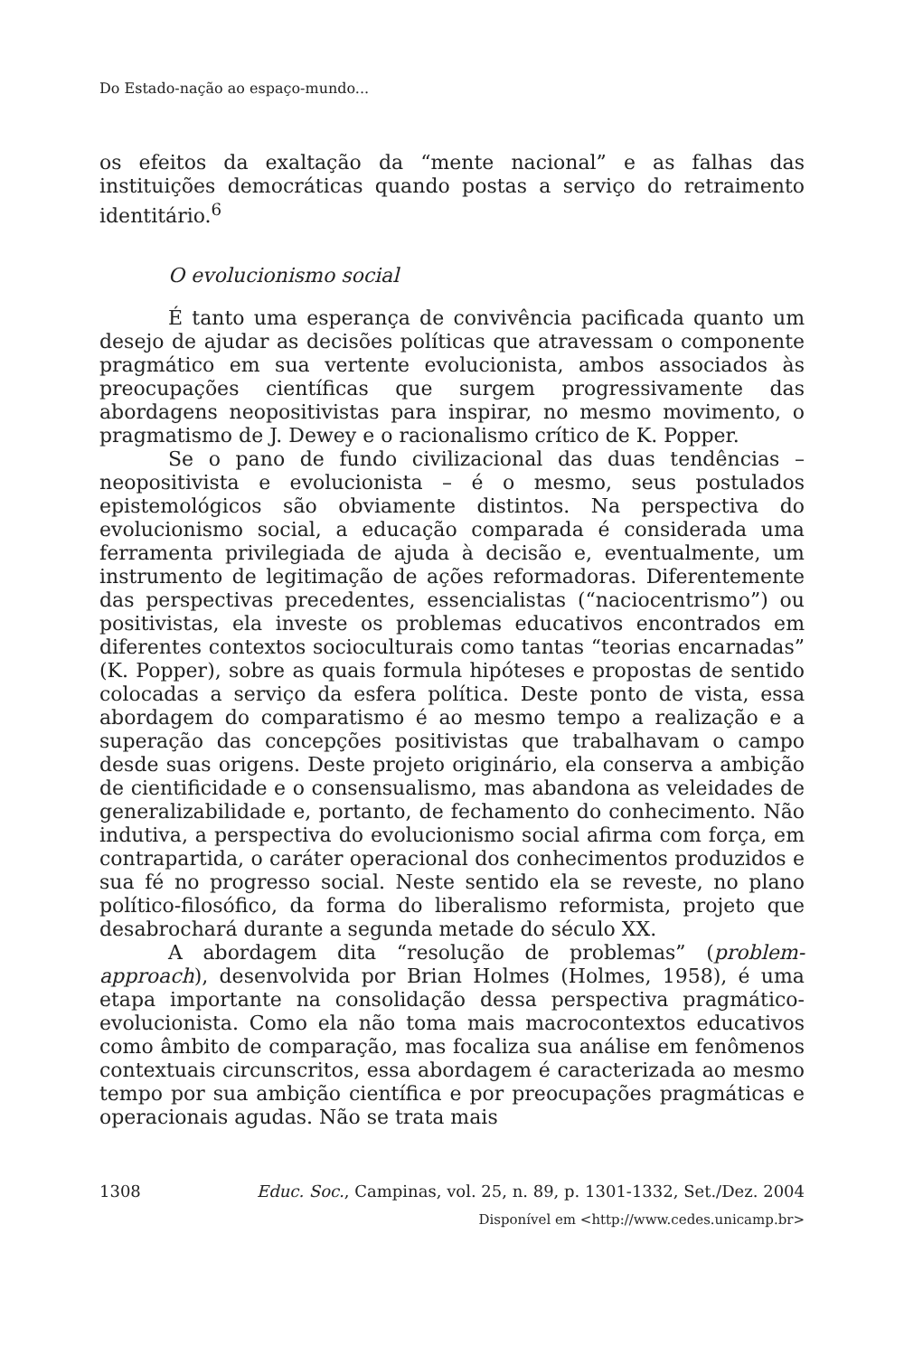Do Estado-nação ao espaço-mundo...
os efeitos da exaltação da “mente nacional” e as falhas das instituições democráticas quando postas a serviço do retraimento identitário.<sup>6</sup>
O evolucionismo social
É tanto uma esperança de convivência pacificada quanto um desejo de ajudar as decisões políticas que atravessam o componente pragmático em sua vertente evolucionista, ambos associados às preocupações científicas que surgem progressivamente das abordagens neopositivistas para inspirar, no mesmo movimento, o pragmatismo de J. Dewey e o racionalismo crítico de K. Popper.
Se o pano de fundo civilizacional das duas tendências – neopositivista e evolucionista – é o mesmo, seus postulados epistemológicos são obviamente distintos. Na perspectiva do evolucionismo social, a educação comparada é considerada uma ferramenta privilegiada de ajuda à decisão e, eventualmente, um instrumento de legitimação de ações reformadoras. Diferentemente das perspectivas precedentes, essencialistas (“naciocentrismo”) ou positivistas, ela investe os problemas educativos encontrados em diferentes contextos socioculturais como tantas “teorias encarnadas” (K. Popper), sobre as quais formula hipóteses e propostas de sentido colocadas a serviço da esfera política. Deste ponto de vista, essa abordagem do comparatismo é ao mesmo tempo a realização e a superação das concepções positivistas que trabalhavam o campo desde suas origens. Deste projeto originário, ela conserva a ambição de cientificidade e o consensualismo, mas abandona as veleidades de generalizabilidade e, portanto, de fechamento do conhecimento. Não indutiva, a perspectiva do evolucionismo social afirma com força, em contrapartida, o caráter operacional dos conhecimentos produzidos e sua fé no progresso social. Neste sentido ela se reveste, no plano político-filosófico, da forma do liberalismo reformista, projeto que desabrochará durante a segunda metade do século XX.
A abordagem dita “resolução de problemas” (problem-approach), desenvolvida por Brian Holmes (Holmes, 1958), é uma etapa importante na consolidação dessa perspectiva pragmático-evolucionista. Como ela não toma mais macrocontextos educativos como âmbito de comparação, mas focaliza sua análise em fenômenos contextuais circunscritos, essa abordagem é caracterizada ao mesmo tempo por sua ambição científica e por preocupações pragmáticas e operacionais agudas. Não se trata mais
1308 Educ. Soc., Campinas, vol. 25, n. 89, p. 1301-1332, Set./Dez. 2004
Disponível em <http://www.cedes.unicamp.br>